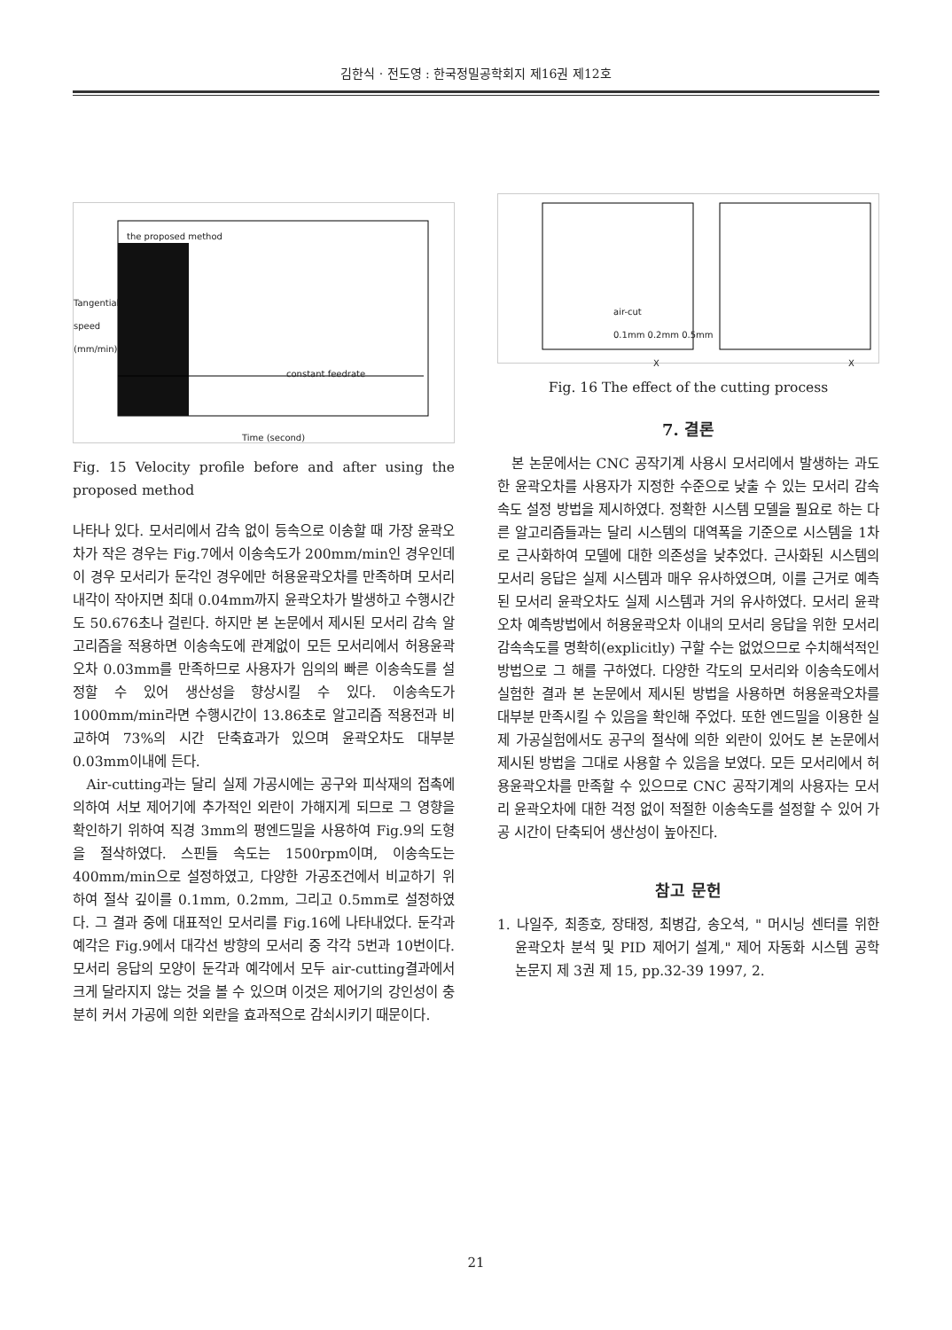김한식 · 전도영 : 한국정밀공학회지 제16권 제12호
the proposed method
constant feedrate
Time (second)
Tangential speed (mm/min)
Fig. 15 Velocity profile before and after using the proposed method
나타나 있다. 모서리에서 감속 없이 등속으로 이송할 때 가장 윤곽오차가 작은 경우는 Fig.7에서 이송속도가 200mm/min인 경우인데 이 경우 모서리가 둔각인 경우에만 허용윤곽오차를 만족하며 모서리 내각이 작아지면 최대 0.04mm까지 윤곽오차가 발생하고 수행시간도 50.676초나 걸린다. 하지만 본 논문에서 제시된 모서리 감속 알고리즘을 적용하면 이송속도에 관계없이 모든 모서리에서 허용윤곽오차 0.03mm를 만족하므로 사용자가 임의의 빠른 이송속도를 설정할 수 있어 생산성을 향상시킬 수 있다. 이송속도가 1000mm/min라면 수행시간이 13.86초로 알고리즘 적용전과 비교하여 73%의 시간 단축효과가 있으며 윤곽오차도 대부분 0.03mm이내에 든다.
Air-cutting과는 달리 실제 가공시에는 공구와 피삭재의 접촉에 의하여 서보 제어기에 추가적인 외란이 가해지게 되므로 그 영향을 확인하기 위하여 직경 3mm의 평엔드밀을 사용하여 Fig.9의 도형을 절삭하였다. 스핀들 속도는 1500rpm이며, 이송속도는 400mm/min으로 설정하였고, 다양한 가공조건에서 비교하기 위하여 절삭 깊이를 0.1mm, 0.2mm, 그리고 0.5mm로 설정하였다. 그 결과 중에 대표적인 모서리를 Fig.16에 나타내었다. 둔각과 예각은 Fig.9에서 대각선 방향의 모서리 중 각각 5번과 10번이다. 모서리 응답의 모양이 둔각과 예각에서 모두 air-cutting결과에서 크게 달라지지 않는 것을 볼 수 있으며 이것은 제어기의 강인성이 충분히 커서 가공에 의한 외란을 효과적으로 감쇠시키기 때문이다.
X X
air-cut
0.1mm 0.2mm 0.5mm
Fig. 16 The effect of the cutting process
7. 결론
본 논문에서는 CNC 공작기계 사용시 모서리에서 발생하는 과도한 윤곽오차를 사용자가 지정한 수준으로 낮출 수 있는 모서리 감속 속도 설정 방법을 제시하였다. 정확한 시스템 모델을 필요로 하는 다른 알고리즘들과는 달리 시스템의 대역폭을 기준으로 시스템을 1차로 근사화하여 모델에 대한 의존성을 낮추었다. 근사화된 시스템의 모서리 응답은 실제 시스템과 매우 유사하였으며, 이를 근거로 예측된 모서리 윤곽오차도 실제 시스템과 거의 유사하였다. 모서리 윤곽오차 예측방법에서 허용윤곽오차 이내의 모서리 응답을 위한 모서리 감속속도를 명확히(explicitly) 구할 수는 없었으므로 수치해석적인 방법으로 그 해를 구하였다. 다양한 각도의 모서리와 이송속도에서 실험한 결과 본 논문에서 제시된 방법을 사용하면 허용윤곽오차를 대부분 만족시킬 수 있음을 확인해 주었다. 또한 엔드밀을 이용한 실제 가공실험에서도 공구의 절삭에 의한 외란이 있어도 본 논문에서 제시된 방법을 그대로 사용할 수 있음을 보였다. 모든 모서리에서 허용윤곽오차를 만족할 수 있으므로 CNC 공작기계의 사용자는 모서리 윤곽오차에 대한 걱정 없이 적절한 이송속도를 설정할 수 있어 가공 시간이 단축되어 생산성이 높아진다.
참고 문헌
1. 나일주, 최종호, 장태정, 최병갑, 송오석, " 머시닝 센터를 위한 윤곽오차 분석 및 PID 제어기 설계," 제어 자동화 시스템 공학 논문지 제 3권 제 15, pp.32-39 1997, 2.
21